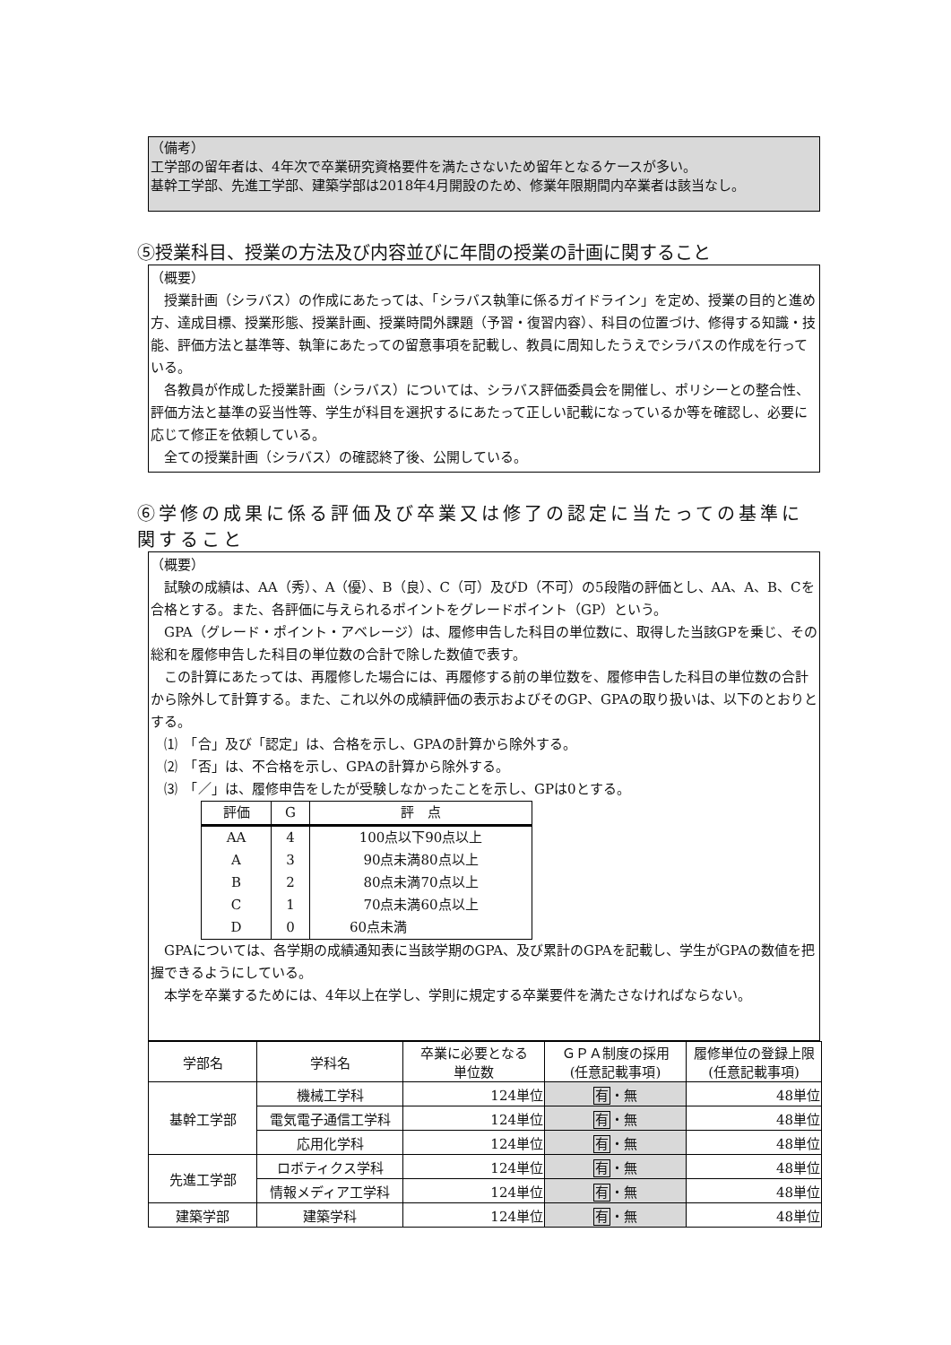（備考）
工学部の留年者は、4年次で卒業研究資格要件を満たさないため留年となるケースが多い。
基幹工学部、先進工学部、建築学部は2018年4月開設のため、修業年限期間内卒業者は該当なし。
⑤授業科目、授業の方法及び内容並びに年間の授業の計画に関すること
（概要）
　授業計画（シラバス）の作成にあたっては、「シラバス執筆に係るガイドライン」を定め、授業の目的と進め方、達成目標、授業形態、授業計画、授業時間外課題（予習・復習内容）、科目の位置づけ、修得する知識・技能、評価方法と基準等、執筆にあたっての留意事項を記載し、教員に周知したうえでシラバスの作成を行っている。
　各教員が作成した授業計画（シラバス）については、シラバス評価委員会を開催し、ポリシーとの整合性、評価方法と基準の妥当性等、学生が科目を選択するにあたって正しい記載になっているか等を確認し、必要に応じて修正を依頼している。
　全ての授業計画（シラバス）の確認終了後、公開している。
⑥学修の成果に係る評価及び卒業又は修了の認定に当たっての基準に関すること
（概要）
　試験の成績は、AA（秀）、A（優）、B（良）、C（可）及びD（不可）の5段階の評価とし、AA、A、B、Cを合格とする。また、各評価に与えられるポイントをグレードポイント（GP）という。
　GPA（グレード・ポイント・アベレージ）は、履修申告した科目の単位数に、取得した当該GPを乗じ、その総和を履修申告した科目の単位数の合計で除した数値で表す。
　この計算にあたっては、再履修した場合には、再履修する前の単位数を、履修申告した科目の単位数の合計から除外して計算する。また、これ以外の成績評価の表示およびそのGP、GPAの取り扱いは、以下のとおりとする。
　⑴　「合」及び「認定」は、合格を示し、GPAの計算から除外する。
　⑵　「否」は、不合格を示し、GPAの計算から除外する。
　⑶　「／」は、履修申告をしたが受験しなかったことを示し、GPは0とする。
| 評価 | G | 評 点 |
| --- | --- | --- |
| AA | 4 | 100点以下90点以上 |
| A | 3 | 90点未満80点以上 |
| B | 2 | 80点未満70点以上 |
| C | 1 | 70点未満60点以上 |
| D | 0 | 60点未満 |
　GPAについては、各学期の成績通知表に当該学期のGPA、及び累計のGPAを記載し、学生がGPAの数値を把握できるようにしている。
　本学を卒業するためには、4年以上在学し、学則に規定する卒業要件を満たさなければならない。
| 学部名 | 学科名 | 卒業に必要となる 単位数 | ＧＰＡ制度の採用 (任意記載事項) | 履修単位の登録上限 (任意記載事項) |
| 基幹工学部 | 機械工学科 | 124単位 | 有 ・無 | 48単位 |
| | 電気電子通信工学科 | 124単位 | 有 ・無 | 48単位 |
| | 応用化学科 | 124単位 | 有 ・無 | 48単位 |
| 先進工学部 | ロボティクス学科 | 124単位 | 有 ・無 | 48単位 |
| | 情報メディア工学科 | 124単位 | 有 ・無 | 48単位 |
| 建築学部 | 建築学科 | 124単位 | 有 ・無 | 48単位 |